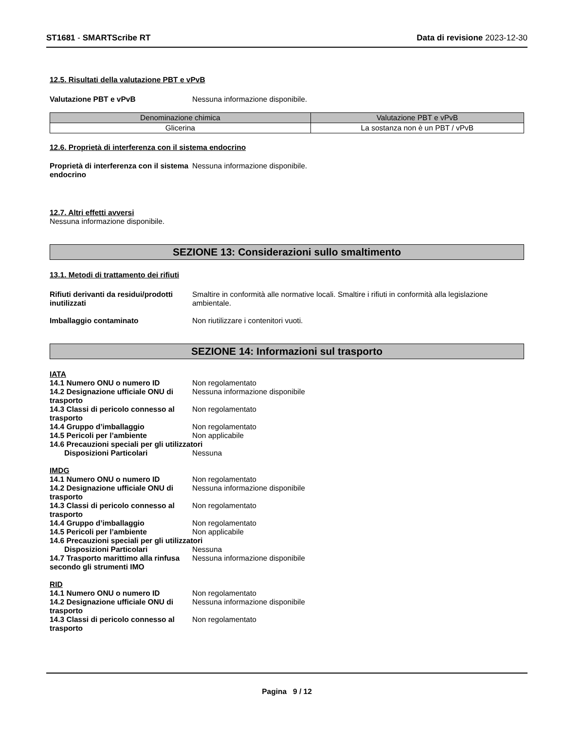ST1681 - SMARTScribe RT Data di revisione 2023-12-30
12.5. Risultati della valutazione PBT e vPvB
Valutazione PBT e vPvB Nessuna informazione disponibile.
| Denominazione chimica | Valutazione PBT e vPvB |
| --- | --- |
| Glicerina | La sostanza non è un PBT / vPvB |
12.6. Proprietà di interferenza con il sistema endocrino
Proprietà di interferenza con il sistema endocrino
Nessuna informazione disponibile.
12.7. Altri effetti avversi
Nessuna informazione disponibile.
SEZIONE 13: Considerazioni sullo smaltimento
13.1. Metodi di trattamento dei rifiuti
Rifiuti derivanti da residui/prodotti inutilizzati
Smaltire in conformità alle normative locali. Smaltire i rifiuti in conformità alla legislazione ambientale.
Imballaggio contaminato Non riutilizzare i contenitori vuoti.
SEZIONE 14: Informazioni sul trasporto
IATA
14.1 Numero ONU o numero ID Non regolamentato
14.2 Designazione ufficiale ONU di trasporto
Nessuna informazione disponibile
14.3 Classi di pericolo connesso al trasporto
Non regolamentato
14.4 Gruppo d’imballaggio Non regolamentato
14.5 Pericoli per l’ambiente Non applicabile
14.6 Precauzioni speciali per gli utilizzatori
Disposizioni Particolari Nessuna
IMDG
14.1 Numero ONU o numero ID Non regolamentato
14.2 Designazione ufficiale ONU di trasporto
Nessuna informazione disponibile
14.3 Classi di pericolo connesso al trasporto
Non regolamentato
14.4 Gruppo d’imballaggio Non regolamentato
14.5 Pericoli per l’ambiente Non applicabile
14.6 Precauzioni speciali per gli utilizzatori
Disposizioni Particolari Nessuna
14.7 Trasporto marittimo alla rinfusa secondo gli strumenti IMO
Nessuna informazione disponibile
RID
14.1 Numero ONU o numero ID Non regolamentato
14.2 Designazione ufficiale ONU di trasporto
Nessuna informazione disponibile
14.3 Classi di pericolo connesso al trasporto
Non regolamentato
Pagina 9 / 12